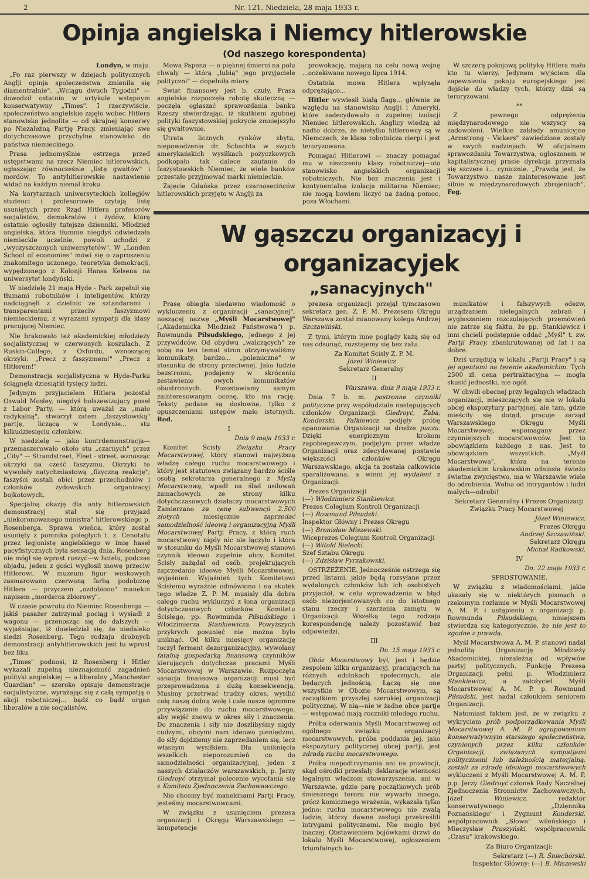2 Nr. 121. Niedziela, 28 maja 1933 r.
Opinja angielska i Niemcy hitlerowskie
(Od naszego korespondenta)
Londyn, w maju.
„Po raz pierwszy w dziejach politycznych Anglji opinja społeczeństwa zmieniła się diamentralnie". „Wciągu dwuch Tygodni" — dowodził ostatnio w artykule wstępnym konserwatywny „Times". I rzeczywiście, społeczeństwo angielskie zajęło wobec Hitlera stanowisko jednolite — od skrajnej konserwy po Niezależną Partję Pracy, zmieniając swe dotychczasowe przychylne stanowisko do państwa niemieckiego.
Prasa jednomyślnie ostrzega przed ustępstwami na rzecz Niemiec hitlerowskich, ogłaszając równocześnie „listę gwałtów" i mordów. To antyhitlerowskie nastawienie widać na każdym niemal kroku.
Na korytarzach uniwersyteckich kollegjów studenci i profesorowie czytają listę usuniętych przez Rząd Hitlera profesorów socjalistów, demokratów i żydów, którą ostatnio ogłosiły tutejsze dzienniki. Młodzież angielska, która tłumnie niegdyś odwiedzała niemieckie uczelnie, powoli uchodzi z „wyczyszczonych uniwersytetów". W „London School of economies" mówi się o zaproszeniu znakomitego uczonego, teoretyka demokracji, wypędzonego z Kolonji Hansa Kelsena na uniwersytet londyński.
W niedzielę 21 maja Hyde - Park zapełnił się tłumami robotników i inteligentów, którzy nadciągnęli z dzielnic ze sztandarami i transparentami przeciw faszyzmowi niemieckiemu, z wyrazami sympatji dla klasy pracującej Niemiec.
Nie brakowało też akademickiej młodzieży socjalistycznej w czerwonych koszulach. Z Ruskin-College, z Oxfordu, wznoszącej okrzyki: „Precz z faszyzmem!" „Precz z Hitlerem!"
Demonstracja socjalistyczna w Hyde-Parku ściągnęła dziesiątki tysięcy ludzi.
Jedynym przyjacielem Hitlera pozostał Oswald Mosley, niegdyś bolszewizujący poseł z Labor Party, — którą uważał za „mało radykalną", stworzył zatem „faszystowską" partję, liczącą w Londynie... stu kilkudziesięciu członków.
W niedzielę — jako kontrdemonstracja—przemaszerowało około stu „czarnych" przez „City" — Strandstreet, Fleet - street, wznosząc okrzyki na cześć faszyzmu. Okrzyki te wywołały natychmiastową „fizyczną reakcję"; faszyści zostali obici przez przechodniów i członków żydowskich organizacyj bojkotowych.
Specjalną okazję dla anty hitlerowskich demonstracyj stał się przyjazd „niekoronowanego ministra" hitlerowskiego p. Rosenberga. Sprawa wieńca, który został usunięty z pomnika poległych t. z. Cenotafu przez legjonistę angielskiego w imię haseł pacyfistycznych była sensacją dnia. Rosenberg nie mógł się wprost ruszyć—w hotelu, podczas objadu, jeden z gości wygłosił mowę przeciw Hitlerowi. W muzeum figur woskowych zasmarowano czerwoną farbą podobiznę Hitlera — przyczem „ozdobiono" manekin napisem „morderca zbiorowy".
W czasie powrotu do Niemiec Rosenberga — jakiś pasażer zatrzymał pociąg i wysiadł z wagonu — przenosząc się do dalszych — wyjaśniając, iż dowiedział się, że niedaleko siedzi Rosenberg. Tego rodzaju drobnych demonstracji antyhitlerowskich jest tu wprost bez liku.
„Times" podnosi, iż Rosenberg i Hitler wykazali zupełną nieznajomość zagadnień polityki angielskiej — a liberalny „Manchester Guardian" — szeroko opisuje demonstracje socjalistyczne, wyrażając się z całą sympatją o akcji robotniczej... bądź co bądź organ liberalów a nie socjalistów.
Mowa Papena — o pięknej śmierci na polu chwały — którą „lubią" jego przyjaciele polityczni" — dopełniła miary.
Świat finansowy jest b. czuły. Prasa angielska rozpoczęła robotę skuteczną — poczęła ogłaszać sprawozdania banku Rzeszy stwierdzając, iż skutkiem zgubnej polityki faszystowskiej pokrycie zmniejszyło się gwałtownie.
Utrata licznych rynków zbytu, niepowodzenia dr. Schachta w swych amerykańskich wysiłkach pożyczkowych podkopało tak dalece zaufanie do faszystowskich Niemiec, że wiele banków przestało przyjmować marki niemieckie.
Zajęcie Gdańska przez czarnosecińców hitlerowskich przyjęto w Anglji za
prowokację, mającą na celu nową wojnę ...oczekiwano nowego lipca 1914.
Ostatnia mowa Hitlera wpłynęła odprężająco...
Hitler wywiesił białą flagę... głównie ze względu na stanowisko Anglji i Ameryki, które zadecydowało o zupełnej izolacji Niemiec hitlerowskich. Anglicy wiedzą aż nadto dobrze, że nietylko hitlerowcy są w Niemczech, że klasa robotnicza cierpi i jest teroryzowana.
Pomagać Hitlerowi — znaczy pomagać mu w niszczeniu klasy robotniczej—oto stanowisko angielskich organizacji robotniczych. Nie bez znaczenia jest i kontynentalna izolacja militarna Niemiec; nie mogą bowiem liczyć na żadną pomoc, poza Włochami.
W szczerą pokojową politykę Hitlera mało kto tu wierzy. Jedynem wyjściem dla zapewnienia pokoju europejskiego jest dojście do władzy tych, którzy dziś są teroryzowani.
**
Z pewnego odprężenia międzynarodowego nie wszyscy są zadowoleni. Wielkie zakłady amunicyjne „Armstrong - Vickers" zawiedzione zostały w swych nadziejach. W oficjalnem sprawozdaniu Towarzystwa, ogłoszonem w kapitalistycznej prasie dyrekcja przyznała się szczere i... cynicznie. „Prawdą jest, że Towarzystwo nasze zainteresowane jest silnie w międzynarodowych zbrojeniach". Feg.
W gąszczu organizacyj i organizacyjek
„sanacyjnych"
Prasę obiegła niedawno wiadomość o wykluczeniu z organizacji „sanacyjnej", noszącej nazwę „Myśli Mocarstwowej" („Akademicka Młodzież Państwowa") p. Rowmunda Piłsudskiego, jednego z jej przywódców. Od obydwu „walczących" ze sobą na ten temat stron otrzymywaliśmy komunikaty, bardzo... „polemiczne" w stosunku do strony przeciwnej. Jako ludzie bezstronni, podajemy w skróceniu zestawienie owych komunikatów obustronnych. Pozostawiamy samym zainteresowanym ocenę, kto ma rację. Teksty podane są dosłowne, tylko z opuszczeniami ustępów mało istotnych. Red.
I
Dnia 9 maja 1933 r.
Komitet Ścisły Związku Pracy Mocarstwowej, który stanowi najwyższą władzę całego ruchu mocarstwowego i który jest statutowo związany bardzo ściśle osobą sekretarza generalnego z Myślą Mocarstwową, wpadł na ślad usiłowań zamachowych ze strony kilku dotychczasowych działaczy mocarstwowych Zamierzano za cenę subwencji 2.500 złotych miesięcznie zaprzedać samodzielność ideową i organizacyjną Myśli Mocarstwowej Partji Pracy, z którą ruch mocarstwowy nigdy nic nie łączyło i która w stosunku do Myśli Mocarstwowej stanowi czynnik ideowo zupełnie obcy. Komitet Ścisły zażądał od osób, projektujących zaprzedanie ideowe Myśli Mocarstwowej, wyjaśnień. Wyjaśnień tych Komitetowi Ścisłemu wyraźnie odmówiono i na skutek tego władze Z. P. M. musiały dla dobra całego ruchu wykluczyć z łona organizacji dotychczasowych członków Komitetu Ścisłego, pp. Rowmunda Piłsudskiego i Włodzimierza Stankiewicza. Powyższych przykrych posunięć nie można było uniknąć. Od kilku miesięcy organizację toczył ferment dezorganizacyjny, wywołany fatalną gospodarką finansową czynników kierujących dotychczas pracami Myśli Mocarstwowej w Warszawie. Rozpoczęta sanacja finansowa organizacji musi być przeprowadzona z dużą konsekwencją. Musimy przetrwać trudny okres, wysilić całą naszą dobrą wolę i całe nasze ogromne przywiązanie do ruchu mocarstwowego, aby wejść znowu w okres siły i znaczenia. Do znaczenia i siły nie doszlibyśmy nigdy cudzymi, obcymi nam ideowo pieniędzmi, do siły dojdziemy nie zaprzedaniem się, lecz własnym wysiłkiem. Dla uniknięcia wszelkich nieporozumień co do samodzielności organizacyjnej, jeden z naszych działaczów warszawskich, p. Jerzy Giedroyć otrzymał polecenie wycofania się z Komitetu Zjednoczenia Zachowawczego.
Nie chcemy być manekinami Partji Pracy, jesteśmy mocarstwowcami.
W związku z usunięciem prezesa organizacji i Okręgu Warszawskiego — kompetencje
prezesa organizacji przejął tymczasowo sekretarz gen. Z. P. M. Prezesem Okręgu Warszawa został mianowany kolega Andrzej Szczawiński.
Z tymi, którym inne poglądy każą się od nas odsunąć, rozstajemy się bez żalu.
Za Komitet Ścisły Z. P. M.
Józef Winiewicz
Sekretarz Generalny
II
Warszawa, dnia 9 maja 1933 r.
Dnia 7 b. m. postronne czynniki polityczne przy współudziale następujących członków Organizacji: Giedroyć, Żaba, Konderski, Falkiewicz podjęły próbę opanowania Organizacji na drodze puczu. Dzięki energicznym krokom zapobiegawczym, podjętym przez władze Organizacji oraz zdecydowanej postawie większości członków Okręgu Warszawskiego, akcja ta została całkowicie sparaliżowana, a winni jej wydaleni z Organizacji.
Prezes Organizacji
(—) Włodzimierz Stankiewicz.
Prezes Colegium Kontroli Organizacji
(—) Rowmund Piłsudski.
Inspektor Główny i Prezes Okręgu
(—) Bronisław Miszewski.
Wiceprezes Colegium Kontroli Organizacji
(—) Witold Bielecki.
Szef Sztabu Okręgu
(—) Zdzisław Pyrzakowski.
OSTRZEŻENIE. Jednocześnie ostrzega się przed listami, jakie będą rozsyłane przez wydalonych członków lub ich osobistych przyjaciół, w celu wprowadzenia w błąd osób niezorjentowanych co do istotnego stanu rzeczy i szerzenia zamętu w Organizacji. Wszelką tego rodzaju korespondencję należy pozostawić bez odpowiedzi.
III
Dn. 15 maja 1933 r.
Obóz Mocarstwowy był, jest i będzie zespołem kilku organizacyj, pracujących na różnych odcinkach społecznych, ale będących jednością. Łączą się one wszystkie w Obozie Mocarstwowym, są zaczątkiem przyszłej szerokiej organizacji politycznej. W nią—nie w żadne obce partje — wstępować mają roczniki młodego ruchu.
Próba oderwania Myśli Mocarstwowej od ogólnego związku organizacyj mocarstwowych, próba poddania jej, jako ekspozytury politycznej obcej partji, jest zdradą ruchu mocarstwowego.
Próba niepodtrzymania ani na prowincji, skąd ośrodki przesłały deklaracje wierności legalnym władzom stowarzyszenia, ani w Warszawie, gdzie parę początkowych prób śmiesznego teroru nie wywarło innego, prócz komicznego wrażenia, wykazała tylko jedno: ruchu mocarstwowego nie zwalą ludzie, którzy dawne zasługi przekreślili intrygami politycznemi. Nie mogło być inaczej. Obstawieniem bojówkami drzwi do lokalu Myśli Mocarstwowej, ogłoszeniem triumfalnych ko-
munikatów i fałszywych odezw, urządzaniem nielegalnych zebrań i wygłaszaniem rozczulających przemówień nie zatrze się faktu, że pp. Stankiewicz i inni chcieli podstępnie oddać „Myśl" t. zw. Partji Pracy, zbankrutowanej od lat i na dobre.
Dziś urzędują w lokalu „Partji Pracy" i są jej agentami na terenie akademickim. Tych 2500 zł. cena pertraktacyjna — mogła skusić jednostki, nie ogół.
W chwili obecnej przy legalnych władzach organizacji, mieszczących się nie w lokalu obcej ekspozytury partyjnej, ale tam, gdzie mieściły się dotąd, pracuje zarząd Warszawskiego Okręgu Myśli Mocarstwowej, wspomagany przez czynniejszych mocarstwowców. Jest to obowiązkiem każdego z nas. Jest to obowiązkiem wszystkich. „Myśl Mocarstwowa", która na terenie akademickim krakowskim odniosła świeżo świetne zwycięstwo, ma w Warszawie wiele do odrobienia. Wolna od intrygantów i ludzi małych—odrobi!
Sekretarz Generalny i Prezes Organizacji Związku Pracy Mocarstwowej
Józef Winiewicz.
Prezes Okręgu
Andrzej Szczawiński.
Sekretarz Okręgu
Michał Radkowski.
IV
Dn. 22 maja 1933 r.
SPROSTOWANIE.
W związku z wiadomościami, jakie ukazały się w niektórych pismach o rzekomym rozłamie w Myśli Mocarstwowej A. M. P. i ustąpieniu z organizacji p. Rowmunda Piłsudskiego, niniejszem stwierdza się kategorycznie, że nie jest to zgodne z prawdą.
Myśl Mocarstwowa A. M. P. stanowi nadal jednolitą Organizację Młodzieży Akademickiej, niezależną od wpływów partyj politycznych. Funkcję Prezesa Organizacji pełni p. Włodzimierz Stankiewicz, a założyciel Myśli Mocarstwowej A. M. P. p. Rowmund Piłsudski, jest nadal członkiem seniorem Organizacji.
Natomiast faktem jest, że w związku z wykryciem prób podporządkowania Myśli Mocarstwowej A. M. P. ugrupowaniom konserwatywnym starszego społeczeństwa, czynionych przez kilku członków Organizacji, związanych sympatjami politycznemi lub zależnością materjalną, zostali za zdradę ideologji mocarstwowych wykluczeni z Myśli Mocarstwowej A. M. P. p.p. Jerzy Giedroyć członek Rady Naczelnej Zjednoczenia Stronnictw Zachowawczych, Józef Winiewicz, redaktor konserwatywnego „Dziennika Poznańskiego" i Zygmunt Konderski, współpracownik „Słowa" wileńskiego i Mieczysław Pruszyński, współpracownik „Czasu" krakowskiego.
Za Biuro Organizacji:
Sekretarz (—) R. Śniechórski.
Inspektor Główny: (—) B. Miszewski